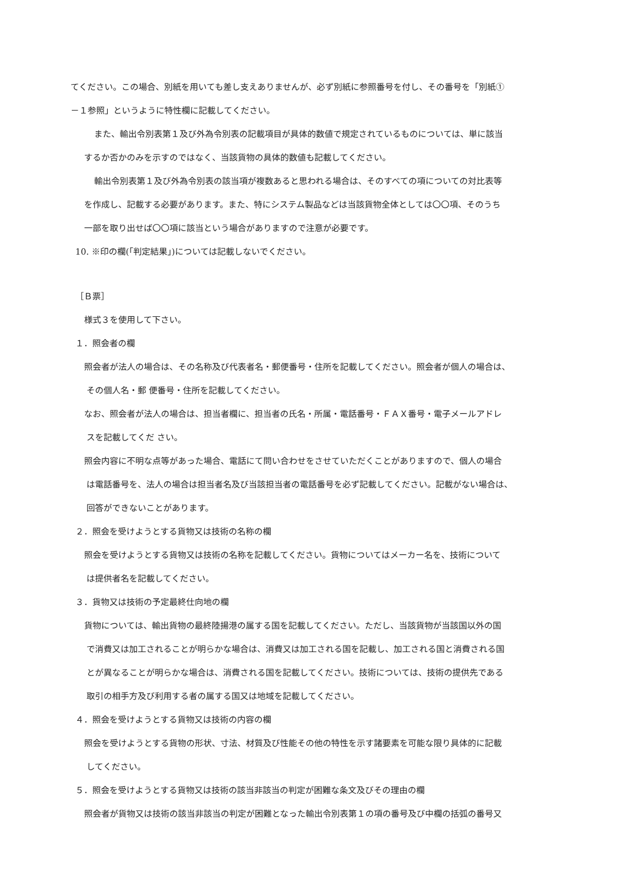てください。この場合、別紙を用いても差し支えありませんが、必ず別紙に参照番号を付し、その番号を「別紙①
－１参照」というように特性欄に記載してください。
また、輸出令別表第１及び外為令別表の記載項目が具体的数値で規定されているものについては、単に該当
するか否かのみを示すのではなく、当該貨物の具体的数値も記載してください。
輸出令別表第１及び外為令別表の該当項が複数あると思われる場合は、そのすべての項についての対比表等
を作成し、記載する必要があります。また、特にシステム製品などは当該貨物全体としては〇〇項、そのうち
一部を取り出せば〇〇項に該当という場合がありますので注意が必要です。
10. ※印の欄(「判定結果」)については記載しないでください。
［Ｂ票］
様式３を使用して下さい。
１．照会者の欄
照会者が法人の場合は、その名称及び代表者名・郵便番号・住所を記載してください。照会者が個人の場合は、
その個人名・郵 便番号・住所を記載してください。
なお、照会者が法人の場合は、担当者欄に、担当者の氏名・所属・電話番号・ＦＡＸ番号・電子メールアドレ
スを記載してくだ さい。
照会内容に不明な点等があった場合、電話にて問い合わせをさせていただくことがありますので、個人の場合
は電話番号を、法人の場合は担当者名及び当該担当者の電話番号を必ず記載してください。記載がない場合は、
回答ができないことがあります。
２．照会を受けようとする貨物又は技術の名称の欄
照会を受けようとする貨物又は技術の名称を記載してください。貨物についてはメーカー名を、技術について
は提供者名を記載してください。
３．貨物又は技術の予定最終仕向地の欄
貨物については、輸出貨物の最終陸揚港の属する国を記載してください。ただし、当該貨物が当該国以外の国
で消費又は加工されることが明らかな場合は、消費又は加工される国を記載し、加工される国と消費される国
とが異なることが明らかな場合は、消費される国を記載してください。技術については、技術の提供先である
取引の相手方及び利用する者の属する国又は地域を記載してください。
４．照会を受けようとする貨物又は技術の内容の欄
照会を受けようとする貨物の形状、寸法、材質及び性能その他の特性を示す諸要素を可能な限り具体的に記載
してください。
５．照会を受けようとする貨物又は技術の該当非該当の判定が困難な条文及びその理由の欄
照会者が貨物又は技術の該当非該当の判定が困難となった輸出令別表第１の項の番号及び中欄の括弧の番号又